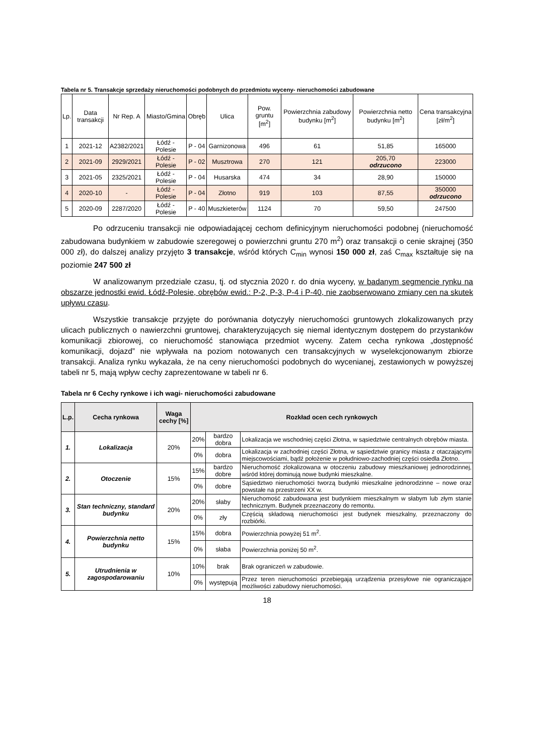Tabela nr 5. Transakcje sprzedaży nieruchomości podobnych do przedmiotu wyceny- nieruchomości zabudowane
| Lp. | Data transakcji | Nr Rep. A | Miasto/Gmina | Obręb | Ulica | Pow. gruntu [m<sup>2</sup>] | Powierzchnia zabudowy budynku [m<sup>2</sup>] | Powierzchnia netto budynku [m<sup>2</sup>] | Cena transakcyjna [zł/m<sup>2</sup>] |
| 1 | 2021-12 | A2382/2021 | Łódź - Polesie | P - 04 | Garnizonowa | 496 | 61 | 51,85 | 165000 |
| 2 | 2021-09 | 2929/2021 | Łódź - Polesie | P - 02 | Musztrowa | 270 | 121 | 205,70 odrzucono | 223000 |
| 3 | 2021-05 | 2325/2021 | Łódź - Polesie | P - 04 | Husarska | 474 | 34 | 28,90 | 150000 |
| 4 | 2020-10 | - | Łódź - Polesie | P - 04 | Złotno | 919 | 103 | 87,55 | 350000 odrzucono |
| 5 | 2020-09 | 2287/2020 | Łódź - Polesie | P - 40 | Muszkieterów | 1124 | 70 | 59,50 | 247500 |
Po odrzuceniu transakcji nie odpowiadającej cechom definicyjnym nieruchomości podobnej (nieruchomość zabudowana budynkiem w zabudowie szeregowej o powierzchni gruntu 270 m<sup>2</sup>) oraz transakcji o cenie skrajnej (350 000 zł), do dalszej analizy przyjęto 3 transakcje, wśród których C<sub>min</sub> wynosi 150 000 zł, zaś C<sub>max</sub> kształtuje się na poziomie 247 500 zł
W analizowanym przedziale czasu, tj. od stycznia 2020 r. do dnia wyceny, w badanym segmencie rynku na obszarze jednostki ewid. Łódź-Polesie, obrębów ewid.: P-2, P-3, P-4 i P-40, nie zaobserwowano zmiany cen na skutek upływu czasu.
Wszystkie transakcje przyjęte do porównania dotyczyły nieruchomości gruntowych zlokalizowanych przy ulicach publicznych o nawierzchni gruntowej, charakteryzujących się niemal identycznym dostępem do przystanków komunikacji zbiorowej, co nieruchomość stanowiąca przedmiot wyceny. Zatem cecha rynkowa „dostępność komunikacji, dojazd” nie wpływała na poziom notowanych cen transakcyjnych w wyselekcjonowanym zbiorze transakcji. Analiza rynku wykazała, że na ceny nieruchomości podobnych do wycenianej, zestawionych w powyższej tabeli nr 5, mają wpływ cechy zaprezentowane w tabeli nr 6.
Tabela nr 6 Cechy rynkowe i ich wagi- nieruchomości zabudowane
| L.p. | Cecha rynkowa | Waga cechy [%] | Rozkład ocen cech rynkowych | | |
| --- | --- | --- | --- | --- | --- |
| 1. | Lokalizacja | 20% | 20% | bardzo dobra | Lokalizacja we wschodniej części Złotna, w sąsiedztwie centralnych obrębów miasta. |
| | | | 0% | dobra | Lokalizacja w zachodniej części Złotna, w sąsiedztwie granicy miasta z otaczającymi miejscowościami, bądź położenie w południowo-zachodniej części osiedla Złotno. |
| 2. | Otoczenie | 15% | 15% | bardzo dobre | Nieruchomość zlokalizowana w otoczeniu zabudowy mieszkaniowej jednorodzinnej, wśród której dominują nowe budynki mieszkalne. |
| | | | 0% | dobre | Sąsiedztwo nieruchomości tworzą budynki mieszkalne jednorodzinne – nowe oraz powstałe na przestrzeni XX w. |
| 3. | Stan techniczny, standard budynku | 20% | 20% | słaby | Nieruchomość zabudowana jest budynkiem mieszkalnym w słabym lub złym stanie technicznym. Budynek przeznaczony do remontu. |
| | | | 0% | zły | Częścią składową nieruchomości jest budynek mieszkalny, przeznaczony do rozbiórki. |
| 4. | Powierzchnia netto budynku | 15% | 15% | dobra | Powierzchnia powyżej 51 m<sup>2</sup>. |
| | | | 0% | słaba | Powierzchnia poniżej 50 m<sup>2</sup>. |
| 5. | Utrudnienia w zagospodarowaniu | 10% | 10% | brak | Brak ograniczeń w zabudowie. |
| | | | 0% | występują | Przez teren nieruchomości przebiegają urządzenia przesyłowe nie ograniczające możliwości zabudowy nieruchomości. |
18